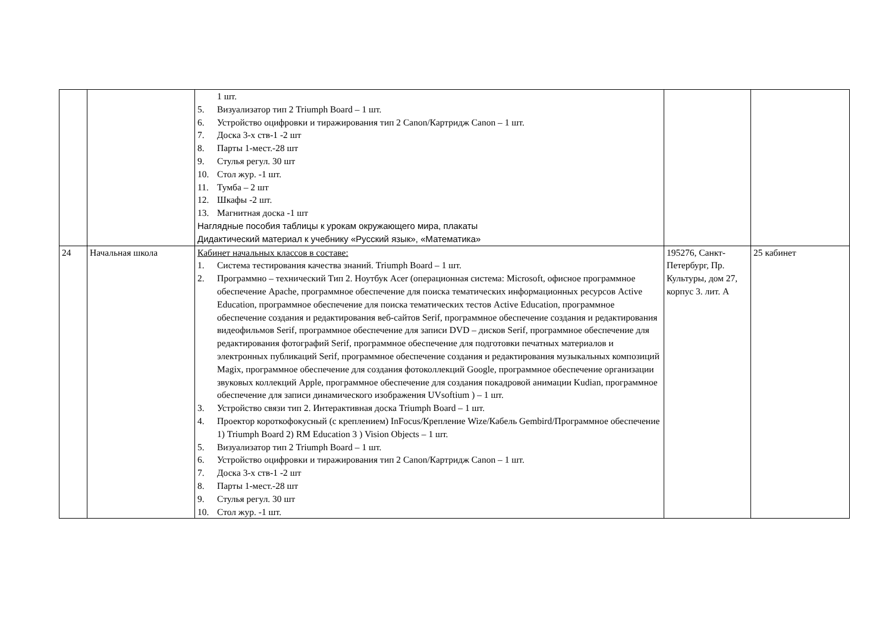| | | 1 шт. 5. Визуализатор тип 2 Triumph Board – 1 шт. 6. Устройство оцифровки и тиражирования тип 2 Canon/Картридж Canon – 1 шт. 7. Доска 3-х ств-1 -2 шт 8. Парты 1-мест.-28 шт 9. Стулья регул. 30 шт 10. Стол жур. -1 шт. 11. Тумба – 2 шт 12. Шкафы -2 шт. 13. Магнитная доска -1 шт Наглядные пособия таблицы к урокам окружающего мира, плакаты Дидактический материал к учебнику «Русский язык», «Математика» | | |
| 24 | Начальная школа | Кабинет начальных классов в составе: 1. Система тестирования качества знаний. Triumph Board – 1 шт. 2. Программно – технический Тип 2. Ноутбук Acer (операционная система: Microsoft, офисное программное обеспечение Apache, программное обеспечение для поиска тематических информационных ресурсов Active Education, программное обеспечение для поиска тематических тестов Active Education, программное обеспечение создания и редактирования веб-сайтов Serif, программное обеспечение создания и редактирования видеофильмов Serif, программное обеспечение для записи DVD – дисков Serif, программное обеспечение для редактирования фотографий Serif, программное обеспечение для подготовки печатных материалов и электронных публикаций Serif, программное обеспечение создания и редактирования музыкальных композиций Magix, программное обеспечение для создания фотоколлекций Google, программное обеспечение организации звуковых коллекций Apple, программное обеспечение для создания покадровой анимации Kudian, программное обеспечение для записи динамического изображения UVsoftium ) – 1 шт. 3. Устройство связи тип 2. Интерактивная доска Triumph Board – 1 шт. 4. Проектор короткофокусный (с креплением) InFocus/Крепление Wize/Кабель Gembird/Программное обеспечение 1) Triumph Board 2) RM Education 3 ) Vision Objects – 1 шт. 5. Визуализатор тип 2 Triumph Board – 1 шт. 6. Устройство оцифровки и тиражирования тип 2 Canon/Картридж Canon – 1 шт. 7. Доска 3-х ств-1 -2 шт 8. Парты 1-мест.-28 шт 9. Стулья регул. 30 шт 10. Стол жур. -1 шт. | 195276, Санкт-Петербург, Пр. Культуры, дом 27, корпус 3. лит. А | 25 кабинет |